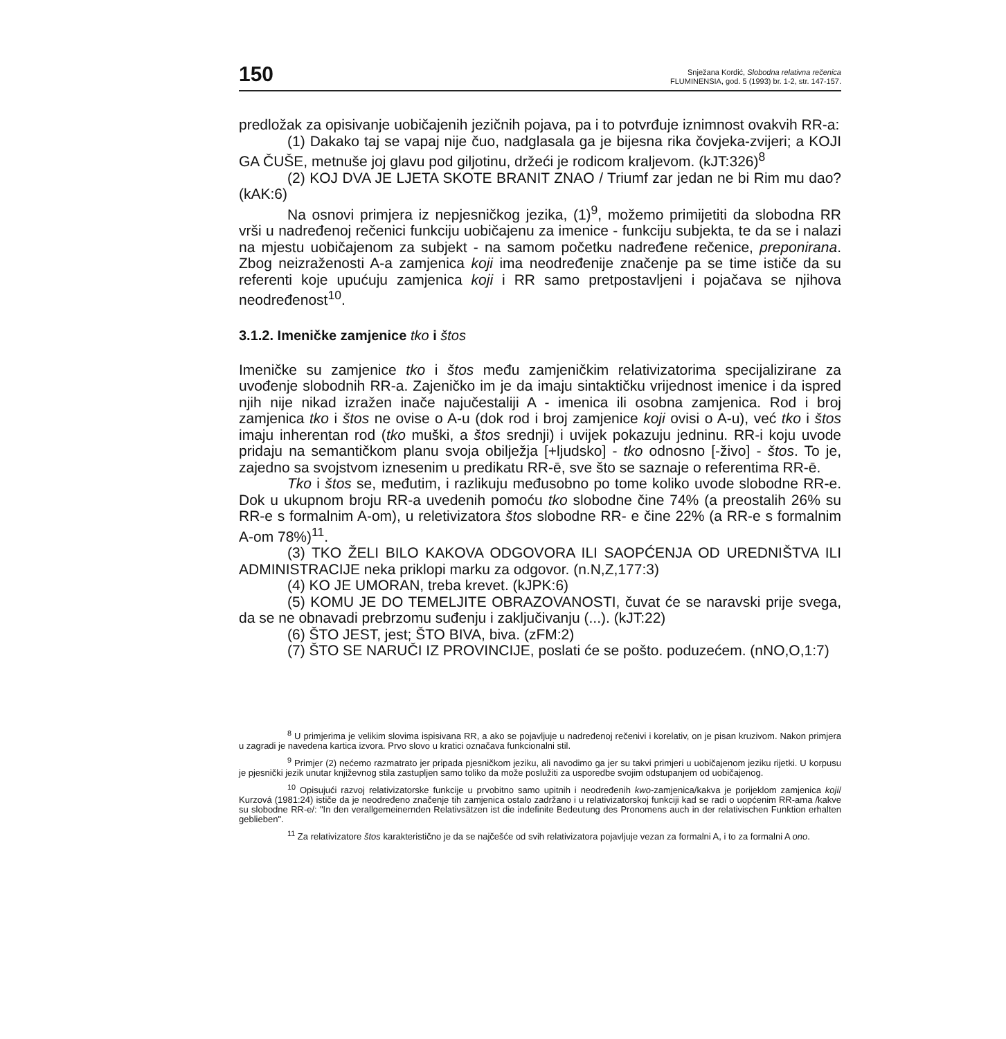150 Snježana Kordić, Slobodna relativna rečenica
FLUMINENSIA, god. 5 (1993) br. 1-2, str. 147-157.
predložak za opisivanje uobičajenih jezičnih pojava, pa i to potvrđuje iznimnost ovakvih RR-a:
(1) Dakako taj se vapaj nije čuo, nadglasala ga je bijesna rika čovjeka-zvijeri; a KOJI GA ČUŠE, metnuše joj glavu pod giljotinu, držeći je rodicom kraljevom. (kJT:326)<sup>8</sup>
(2) KOJ DVA JE LJETA SKOTE BRANIT ZNAO / Triumf zar jedan ne bi Rim mu dao? (kAK:6)
Na osnovi primjera iz nepjesničkog jezika, (1)<sup>9</sup>, možemo primijetiti da slobodna RR vrši u nadređenoj rečenici funkciju uobičajenu za imenice - funkciju subjekta, te da se i nalazi na mjestu uobičajenom za subjekt - na samom početku nadređene rečenice, preponirana. Zbog neizraženosti A-a zamjenica koji ima neodređenije značenje pa se time ističe da su referenti koje upućuju zamjenica koji i RR samo pretpostavljeni i pojačava se njihova neodređenost<sup>10</sup>.
3.1.2. Imeničke zamjenice tko i štos
Imeničke su zamjenice tko i štos među zamjeničkim relativizatorima specijalizirane za uvođenje slobodnih RR-a. Zajeničko im je da imaju sintaktičku vrijednost imenice i da ispred njih nije nikad izražen inače najučestaliji A - imenica ili osobna zamjenica. Rod i broj zamjenica tko i štos ne ovise o A-u (dok rod i broj zamjenice koji ovisi o A-u), već tko i štos imaju inherentan rod (tko muški, a štos srednji) i uvijek pokazuju jedninu. RR-i koju uvode pridaju na semantičkom planu svoja obilježja [+ljudsko] - tko odnosno [-živo] - štos. To je, zajedno sa svojstvom iznesenim u predikatu RR-ē, sve što se saznaje o referentima RR-ē.
Tko i štos se, međutim, i razlikuju međusobno po tome koliko uvode slobodne RR-e. Dok u ukupnom broju RR-a uvedenih pomoću tko slobodne čine 74% (a preostalih 26% su RR-e s formalnim A-om), u reletivizatora štos slobodne RR- e čine 22% (a RR-e s formalnim A-om 78%)<sup>11</sup>.
(3) TKO ŽELI BILO KAKOVA ODGOVORA ILI SAOPĆENJA OD UREDNIŠTVA ILI ADMINISTRACIJE neka priklopi marku za odgovor. (n.N,Z,177:3)
(4) KO JE UMORAN, treba krevet. (kJPK:6)
(5) KOMU JE DO TEMELJITE OBRAZOVANOSTI, čuvat će se naravski prije svega, da se ne obnavadi prebrzomu suđenju i zaključivanju (...). (kJT:22)
(6) ŠTO JEST, jest; ŠTO BIVA, biva. (zFM:2)
(7) ŠTO SE NARUČI IZ PROVINCIJE, poslati će se pošto. poduzećem. (nNO,O,1:7)
<sup>8</sup> U primjerima je velikim slovima ispisivana RR, a ako se pojavljuje u nadređenoj rečenivi i korelativ, on je pisan kruzivom. Nakon primjera u zagradi je navedena kartica izvora. Prvo slovo u kratici označava funkcionalni stil.
<sup>9</sup> Primjer (2) nećemo razmatrato jer pripada pjesničkom jeziku, ali navodimo ga jer su takvi primjeri u uobičajenom jeziku rijetki. U korpusu je pjesnički jezik unutar književnog stila zastupljen samo toliko da može poslužiti za usporedbe svojim odstupanjem od uobičajenog.
<sup>10</sup> Opisujući razvoj relativizatorske funkcije u prvobitno samo upitnih i neodređenih kwo-zamjenica/kakva je porijeklom zamjenica koji/ Kurzová (1981:24) ističe da je neodređeno značenje tih zamjenica ostalo zadržano i u relativizatorskoj funkciji kad se radi o uopćenim RR-ama /kakve su slobodne RR-e/: "In den verallgemeinernden Relativsätzen ist die indefinite Bedeutung des Pronomens auch in der relativischen Funktion erhalten geblieben".
<sup>11</sup> Za relativizatore štos karakteristično je da se najčešće od svih relativizatora pojavljuje vezan za formalni A, i to za formalni A ono.